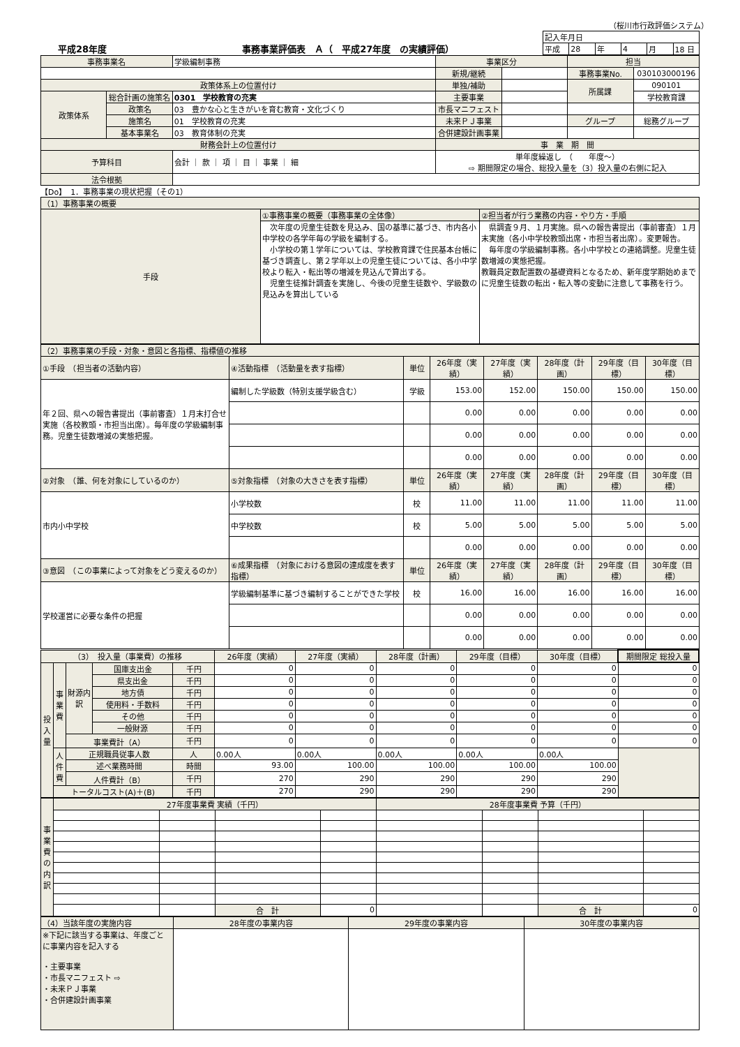（桜川市行政評価システム）
平成28年度
事務事業評価表　Ａ（　平成27年度　の実績評価）
| 記入年月日 | | | | | |
| 平成 | 28 | 年 | 4 | 月 | 18 日 |
| 事務事業名 | | 学級編制事務 | 事業区分 | | 担当 | |
| | | | 新規/継続 | | 事務事業No. | 030103000196 |
| 政策体系上の位置付け | | | 単独/補助 | | 所属課 | 090101 |
| 政策体系 | 総合計画の施策名 | 0301 学校教育の充実 | 主要事業 | | | 学校教育課 |
| | 政策名 | 03 豊かな心と生きがいを育む教育・文化づくり | 市長マニフェスト | | | |
| | 施策名 | 01 学校教育の充実 | 未来ＰＪ事業 | | グループ | 総務グループ |
| | 基本事業名 | 03 教育体制の充実 | 合併建設計画事業 | | | |
| 財務会計上の位置付け | | | 事 業 期 間 | | | |
| 予算科目 | | 会計 ｜ 款 ｜ 項 ｜ 目 ｜ 事業 ｜ 細 | 単年度繰返し （ 年度～） ⇨ 期間限定の場合、総投入量を（3）投入量の右側に記入 | | | |
| 法令根拠 | | | | | | |
【Do】　1．事務事業の現状把握（その1）
| （1）事務事業の概要 | | |
| --- | --- | --- |
| 手段 | ①事務事業の概要（事務事業の全体像） | ②担当者が行う業務の内容・やり方・手順 |
| | 次年度の児童生徒数を見込み、国の基準に基づき、市内各小中学校の各学年毎の学級を編制する。 小学校の第１学年については、学校教育課で住民基本台帳に基づき調査し、第２学年以上の児童生徒については、各小中学校より転入・転出等の増減を見込んで算出する。 児童生徒推計調査を実施し、今後の児童生徒数や、学級数の見込みを算出している | 県調査９月、１月実施。県への報告書提出（事前審査）１月末実施（各小中学校教頭出席・市担当者出席）。変更報告。 毎年度の学級編制事務。各小中学校との連絡調整。児童生徒数増減の実態把握。 教職員定数配置数の基礎資料となるため、新年度学期始めまでに児童生徒数の転出・転入等の変動に注意して事務を行う。 |
| （2）事務事業の手段・対象・意図と各指標、指標値の推移 | | | | | | | |
| --- | --- | --- | --- | --- | --- | --- | --- |
| ①手段 （担当者の活動内容） | ④活動指標 （活動量を表す指標） | 単位 | 26年度（実績） | 27年度（実績） | 28年度（計画） | 29年度（目標） | 30年度（目標） |
| 年２回、県への報告書提出（事前審査）１月末打合せ実施（各校教頭・市担当出席）。毎年度の学級編制事務。児童生徒数増減の実態把握。 | 編制した学級数（特別支援学級含む） | 学級 | 153.00 | 152.00 | 150.00 | 150.00 | 150.00 |
| | | | 0.00 | 0.00 | 0.00 | 0.00 | 0.00 |
| | | | 0.00 | 0.00 | 0.00 | 0.00 | 0.00 |
| | | | 0.00 | 0.00 | 0.00 | 0.00 | 0.00 |
| ②対象 （誰、何を対象にしているのか） | ⑤対象指標 （対象の大きさを表す指標） | 単位 | 26年度（実績） | 27年度（実績） | 28年度（計画） | 29年度（目標） | 30年度（目標） |
| 市内小中学校 | 小学校数 | 校 | 11.00 | 11.00 | 11.00 | 11.00 | 11.00 |
| | 中学校数 | 校 | 5.00 | 5.00 | 5.00 | 5.00 | 5.00 |
| | | | 0.00 | 0.00 | 0.00 | 0.00 | 0.00 |
| ③意図 （この事業によって対象をどう変えるのか） | ⑥成果指標 （対象における意図の達成度を表す指標） | 単位 | 26年度（実績） | 27年度（実績） | 28年度（計画） | 29年度（目標） | 30年度（目標） |
| 学校運営に必要な条件の把握 | 学級編制基準に基づき編制することができた学校 | 校 | 16.00 | 16.00 | 16.00 | 16.00 | 16.00 |
| | | | 0.00 | 0.00 | 0.00 | 0.00 | 0.00 |
| | | | 0.00 | 0.00 | 0.00 | 0.00 | 0.00 |
| （3） 投入量（事業費）の推移 | | | | | 26年度（実績） | 27年度（実績） | 28年度（計画） | 29年度（目標） | 30年度（目標） | 期間限定 総投入量 |
| --- | --- | --- | --- | --- | --- | --- | --- | --- | --- | --- |
| 投入量 | 事業費 | 財源内訳 | 国庫支出金 | 千円 | 0 | 0 | 0 | 0 | 0 | 0 |
| | | | 県支出金 | 千円 | 0 | 0 | 0 | 0 | 0 | 0 |
| | | | 地方債 | 千円 | 0 | 0 | 0 | 0 | 0 | 0 |
| | | | 使用料・手数料 | 千円 | 0 | 0 | 0 | 0 | 0 | 0 |
| | | | その他 | 千円 | 0 | 0 | 0 | 0 | 0 | 0 |
| | | | 一般財源 | 千円 | 0 | 0 | 0 | 0 | 0 | 0 |
| | | 事業費計（A） | | 千円 | 0 | 0 | 0 | 0 | 0 | 0 |
| | 人件費 | 正規職員従事人数 | | 人 | 0.00人 | 0.00人 | 0.00人 | 0.00人 | 0.00人 | |
| | | 述べ業務時間 | | 時間 | 93.00 | 100.00 | 100.00 | 100.00 | 100.00 | |
| | | 人件費計（B） | | 千円 | 270 | 290 | 290 | 290 | 290 | |
| | トータルコスト(A)＋(B) | | | 千円 | 270 | 290 | 290 | 290 | 290 | |
| 事業費の内訳 | 27年度事業費 実績（千円） | | | | 28年度事業費 予算（千円） | | | |
| --- | --- | --- | --- | --- | --- | --- | --- | --- |
| | | | 合 計 | 0 | | | 合 計 | 0 |
| （4）当該年度の実施内容 | 28年度の事業内容 | 29年度の事業内容 | 30年度の事業内容 |
| --- | --- | --- | --- |
| ※下記に該当する事業は、年度ごとに事業内容を記入する ・主要事業 ・市長マニフェスト ⇨ ・未来ＰＪ事業 ・合併建設計画事業 | | | |